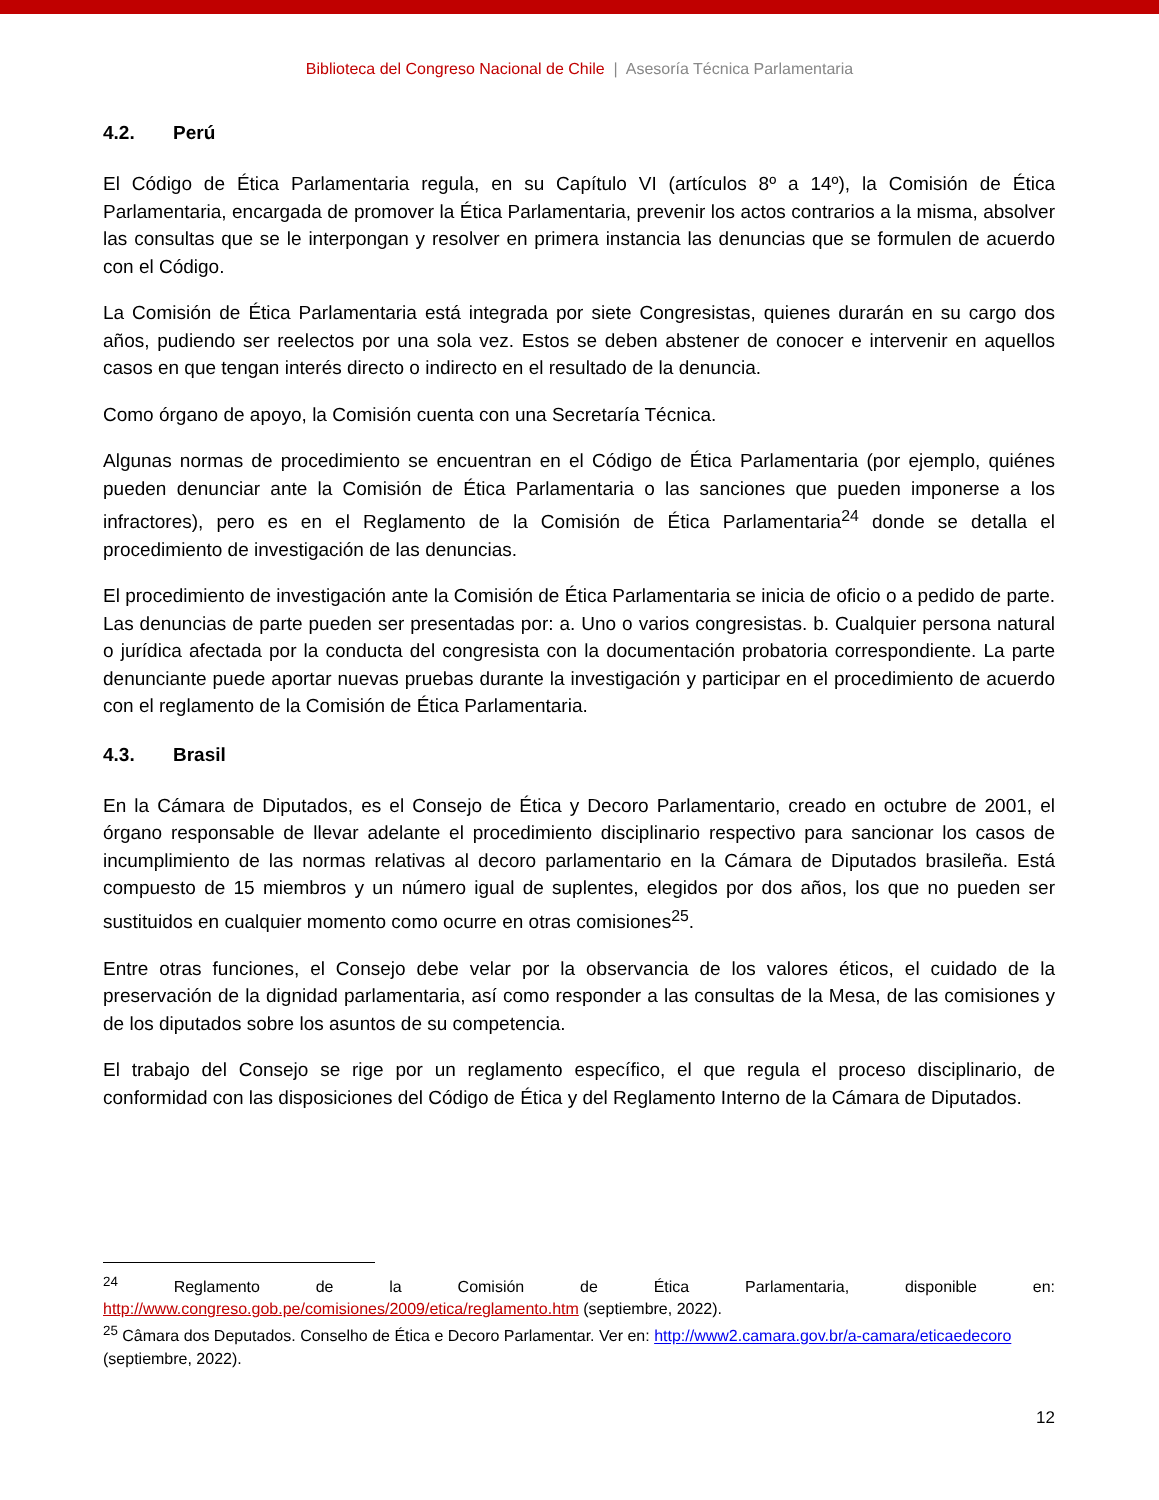Biblioteca del Congreso Nacional de Chile | Asesoría Técnica Parlamentaria
4.2. Perú
El Código de Ética Parlamentaria regula, en su Capítulo VI (artículos 8º a 14º), la Comisión de Ética Parlamentaria, encargada de promover la Ética Parlamentaria, prevenir los actos contrarios a la misma, absolver las consultas que se le interpongan y resolver en primera instancia las denuncias que se formulen de acuerdo con el Código.
La Comisión de Ética Parlamentaria está integrada por siete Congresistas, quienes durarán en su cargo dos años, pudiendo ser reelectos por una sola vez. Estos se deben abstener de conocer e intervenir en aquellos casos en que tengan interés directo o indirecto en el resultado de la denuncia.
Como órgano de apoyo, la Comisión cuenta con una Secretaría Técnica.
Algunas normas de procedimiento se encuentran en el Código de Ética Parlamentaria (por ejemplo, quiénes pueden denunciar ante la Comisión de Ética Parlamentaria o las sanciones que pueden imponerse a los infractores), pero es en el Reglamento de la Comisión de Ética Parlamentaria<sup>24</sup> donde se detalla el procedimiento de investigación de las denuncias.
El procedimiento de investigación ante la Comisión de Ética Parlamentaria se inicia de oficio o a pedido de parte. Las denuncias de parte pueden ser presentadas por: a. Uno o varios congresistas. b. Cualquier persona natural o jurídica afectada por la conducta del congresista con la documentación probatoria correspondiente. La parte denunciante puede aportar nuevas pruebas durante la investigación y participar en el procedimiento de acuerdo con el reglamento de la Comisión de Ética Parlamentaria.
4.3. Brasil
En la Cámara de Diputados, es el Consejo de Ética y Decoro Parlamentario, creado en octubre de 2001, el órgano responsable de llevar adelante el procedimiento disciplinario respectivo para sancionar los casos de incumplimiento de las normas relativas al decoro parlamentario en la Cámara de Diputados brasileña. Está compuesto de 15 miembros y un número igual de suplentes, elegidos por dos años, los que no pueden ser sustituidos en cualquier momento como ocurre en otras comisiones<sup>25</sup>.
Entre otras funciones, el Consejo debe velar por la observancia de los valores éticos, el cuidado de la preservación de la dignidad parlamentaria, así como responder a las consultas de la Mesa, de las comisiones y de los diputados sobre los asuntos de su competencia.
El trabajo del Consejo se rige por un reglamento específico, el que regula el proceso disciplinario, de conformidad con las disposiciones del Código de Ética y del Reglamento Interno de la Cámara de Diputados.
<sup>24</sup> Reglamento de la Comisión de Ética Parlamentaria, disponible en: http://www.congreso.gob.pe/comisiones/2009/etica/reglamento.htm (septiembre, 2022).
<sup>25</sup> Câmara dos Deputados. Conselho de Ética e Decoro Parlamentar. Ver en: http://www2.camara.gov.br/a-camara/eticaedecoro (septiembre, 2022).
12